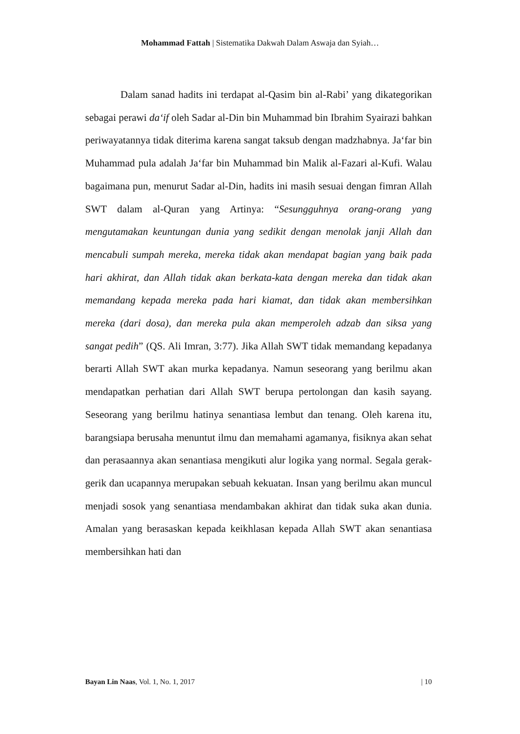Mohammad Fattah | Sistematika Dakwah Dalam Aswaja dan Syiah…
Dalam sanad hadits ini terdapat al-Qasim bin al-Rabi’ yang dikategorikan sebagai perawi da‘if oleh Sadar al-Din bin Muhammad bin Ibrahim Syairazi bahkan periwayatannya tidak diterima karena sangat taksub dengan madzhabnya. Ja‘far bin Muhammad pula adalah Ja‘far bin Muhammad bin Malik al-Fazari al-Kufi. Walau bagaimana pun, menurut Sadar al-Din, hadits ini masih sesuai dengan fimran Allah SWT dalam al-Quran yang Artinya: “Sesungguhnya orang-orang yang mengutamakan keuntungan dunia yang sedikit dengan menolak janji Allah dan mencabuli sumpah mereka, mereka tidak akan mendapat bagian yang baik pada hari akhirat, dan Allah tidak akan berkata-kata dengan mereka dan tidak akan memandang kepada mereka pada hari kiamat, dan tidak akan membersihkan mereka (dari dosa), dan mereka pula akan memperoleh adzab dan siksa yang sangat pedih” (QS. Ali Imran, 3:77). Jika Allah SWT tidak memandang kepadanya berarti Allah SWT akan murka kepadanya. Namun seseorang yang berilmu akan mendapatkan perhatian dari Allah SWT berupa pertolongan dan kasih sayang. Seseorang yang berilmu hatinya senantiasa lembut dan tenang. Oleh karena itu, barangsiapa berusaha menuntut ilmu dan memahami agamanya, fisiknya akan sehat dan perasaannya akan senantiasa mengikuti alur logika yang normal. Segala gerak-gerik dan ucapannya merupakan sebuah kekuatan. Insan yang berilmu akan muncul menjadi sosok yang senantiasa mendambakan akhirat dan tidak suka akan dunia. Amalan yang berasaskan kepada keikhlasan kepada Allah SWT akan senantiasa membersihkan hati dan
Bayan Lin Naas, Vol. 1, No. 1, 2017 | 10